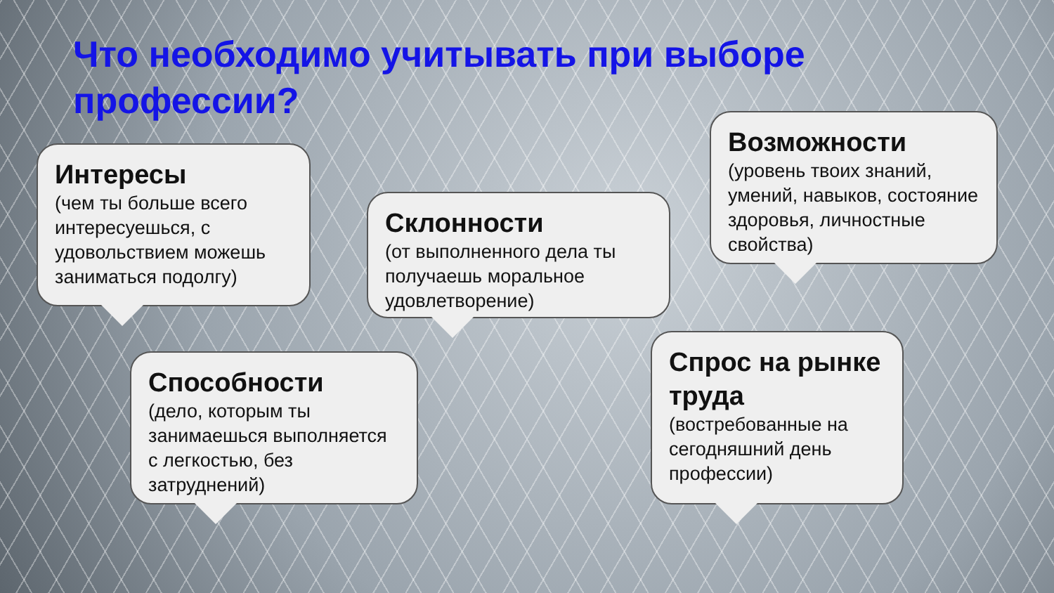Что необходимо учитывать при выборе профессии?
Интересы
(чем ты больше всего интересуешься, с удовольствием можешь заниматься подолгу)
Склонности
(от выполненного дела ты получаешь моральное удовлетворение)
Возможности
(уровень твоих знаний, умений, навыков, состояние здоровья, личностные свойства)
Способности
(дело, которым ты занимаешься выполняется с легкостью, без затруднений)
Спрос на рынке труда
(востребованные на сегодняшний день профессии)